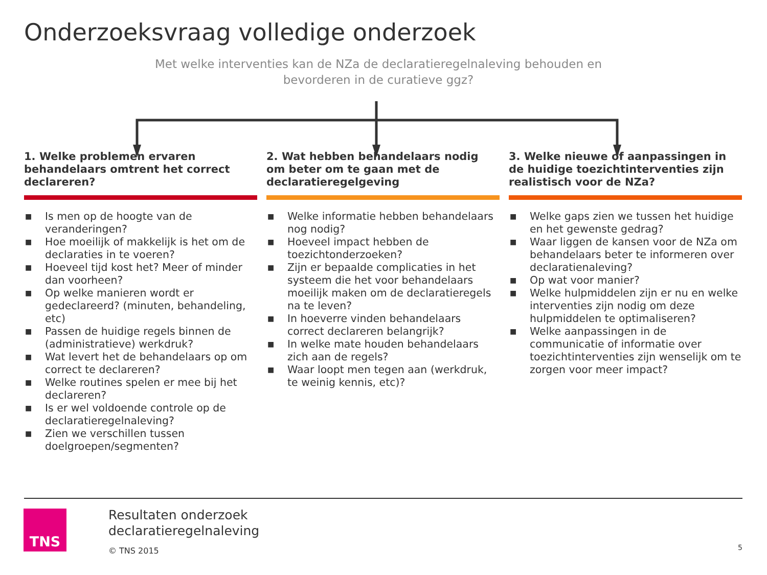Onderzoeksvraag volledige onderzoek
Met welke interventies kan de NZa de declaratieregelnaleving behouden en bevorderen in de curatieve ggz?
1. Welke problemen ervaren behandelaars omtrent het correct declareren?
■ Is men op de hoogte van de veranderingen?
■ Hoe moeilijk of makkelijk is het om de declaraties in te voeren?
■ Hoeveel tijd kost het? Meer of minder dan voorheen?
■ Op welke manieren wordt er gedeclareerd? (minuten, behandeling, etc)
■ Passen de huidige regels binnen de (administratieve) werkdruk?
■ Wat levert het de behandelaars op om correct te declareren?
■ Welke routines spelen er mee bij het declareren?
■ Is er wel voldoende controle op de declaratieregelnaleving?
■ Zien we verschillen tussen doelgroepen/segmenten?
2. Wat hebben behandelaars nodig om beter om te gaan met de declaratieregelgeving
■ Welke informatie hebben behandelaars nog nodig?
■ Hoeveel impact hebben de toezichtonderzoeken?
■ Zijn er bepaalde complicaties in het systeem die het voor behandelaars moeilijk maken om de declaratieregels na te leven?
■ In hoeverre vinden behandelaars correct declareren belangrijk?
■ In welke mate houden behandelaars zich aan de regels?
■ Waar loopt men tegen aan (werkdruk, te weinig kennis, etc)?
3. Welke nieuwe of aanpassingen in de huidige toezichtinterventies zijn realistisch voor de NZa?
■ Welke gaps zien we tussen het huidige en het gewenste gedrag?
■ Waar liggen de kansen voor de NZa om behandelaars beter te informeren over declaratienaleving?
■ Op wat voor manier?
■ Welke hulpmiddelen zijn er nu en welke interventies zijn nodig om deze hulpmiddelen te optimaliseren?
■ Welke aanpassingen in de communicatie of informatie over toezichtinterventies zijn wenselijk om te zorgen voor meer impact?
TNS
Resultaten onderzoek
declaratieregelnaleving
© TNS 2015
5